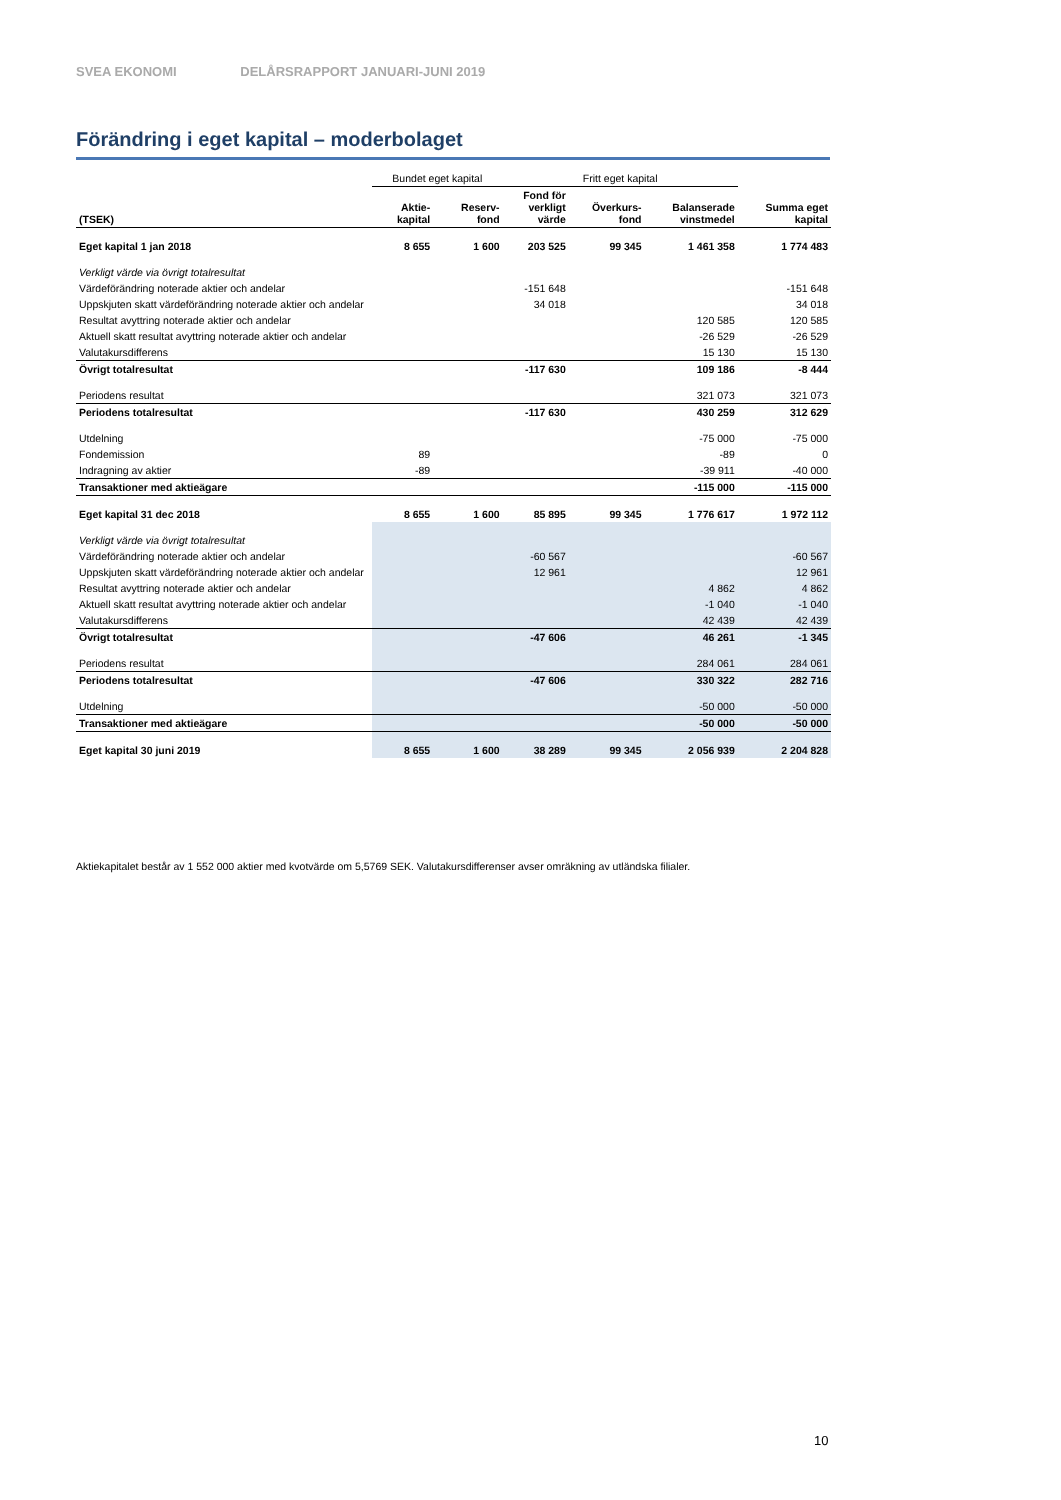SVEA EKONOMI DELÅRSRAPPORT JANUARI-JUNI 2019
Förändring i eget kapital – moderbolaget
| | Bundet eget kapital | | Fritt eget kapital | | | |
| (TSEK) | Aktie- kapital | Reserv- fond | Fond för verkligt värde | Överkurs- fond | Balanserade vinstmedel | Summa eget kapital |
| Eget kapital 1 jan 2018 | 8 655 | 1 600 | 203 525 | 99 345 | 1 461 358 | 1 774 483 |
| Verkligt värde via övrigt totalresultat | | | | | | |
| Värdeförändring noterade aktier och andelar | | | -151 648 | | | -151 648 |
| Uppskjuten skatt värdeförändring noterade aktier och andelar | | | 34 018 | | | 34 018 |
| Resultat avyttring noterade aktier och andelar | | | | | 120 585 | 120 585 |
| Aktuell skatt resultat avyttring noterade aktier och andelar | | | | | -26 529 | -26 529 |
| Valutakursdifferens | | | | | 15 130 | 15 130 |
| Övrigt totalresultat | | | -117 630 | | 109 186 | -8 444 |
| Periodens resultat | | | | | 321 073 | 321 073 |
| Periodens totalresultat | | | -117 630 | | 430 259 | 312 629 |
| Utdelning | | | | | -75 000 | -75 000 |
| Fondemission | 89 | | | | -89 | 0 |
| Indragning av aktier | -89 | | | | -39 911 | -40 000 |
| Transaktioner med aktieägare | | | | | -115 000 | -115 000 |
| Eget kapital 31 dec 2018 | 8 655 | 1 600 | 85 895 | 99 345 | 1 776 617 | 1 972 112 |
| Verkligt värde via övrigt totalresultat | | | | | | |
| Värdeförändring noterade aktier och andelar | | | -60 567 | | | -60 567 |
| Uppskjuten skatt värdeförändring noterade aktier och andelar | | | 12 961 | | | 12 961 |
| Resultat avyttring noterade aktier och andelar | | | | | 4 862 | 4 862 |
| Aktuell skatt resultat avyttring noterade aktier och andelar | | | | | -1 040 | -1 040 |
| Valutakursdifferens | | | | | 42 439 | 42 439 |
| Övrigt totalresultat | | | -47 606 | | 46 261 | -1 345 |
| Periodens resultat | | | | | 284 061 | 284 061 |
| Periodens totalresultat | | | -47 606 | | 330 322 | 282 716 |
| Utdelning | | | | | -50 000 | -50 000 |
| Transaktioner med aktieägare | | | | | -50 000 | -50 000 |
| Eget kapital 30 juni 2019 | 8 655 | 1 600 | 38 289 | 99 345 | 2 056 939 | 2 204 828 |
Aktiekapitalet består av 1 552 000 aktier med kvotvärde om 5,5769 SEK. Valutakursdifferenser avser omräkning av utländska filialer.
10